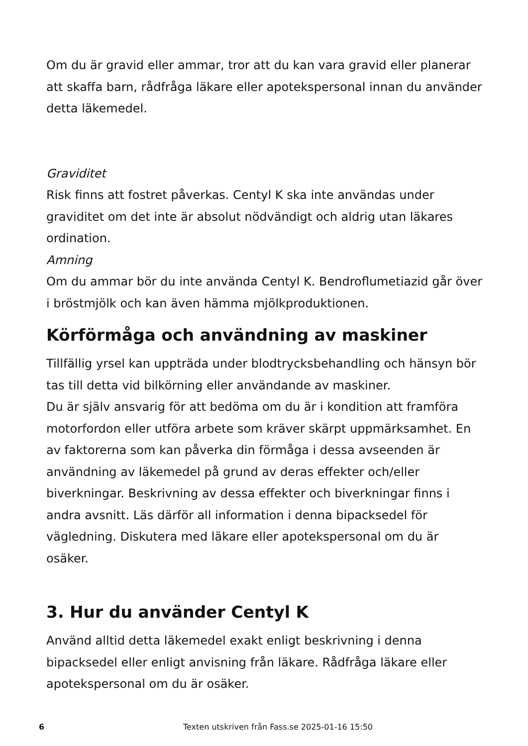Om du är gravid eller ammar, tror att du kan vara gravid eller planerar att skaffa barn, rådfråga läkare eller apotekspersonal innan du använder detta läkemedel.
Graviditet
Risk finns att fostret påverkas. Centyl K ska inte användas under graviditet om det inte är absolut nödvändigt och aldrig utan läkares ordination.
Amning
Om du ammar bör du inte använda Centyl K. Bendroflumetiazid går över i bröstmjölk och kan även hämma mjölkproduktionen.
Körförmåga och användning av maskiner
Tillfällig yrsel kan uppträda under blodtrycksbehandling och hänsyn bör tas till detta vid bilkörning eller användande av maskiner.
Du är själv ansvarig för att bedöma om du är i kondition att framföra motorfordon eller utföra arbete som kräver skärpt uppmärksamhet. En av faktorerna som kan påverka din förmåga i dessa avseenden är användning av läkemedel på grund av deras effekter och/eller biverkningar. Beskrivning av dessa effekter och biverkningar finns i andra avsnitt. Läs därför all information i denna bipacksedel för vägledning. Diskutera med läkare eller apotekspersonal om du är osäker.
3. Hur du använder Centyl K
Använd alltid detta läkemedel exakt enligt beskrivning i denna bipacksedel eller enligt anvisning från läkare. Rådfråga läkare eller apotekspersonal om du är osäker.
6 Texten utskriven från Fass.se 2025-01-16 15:50